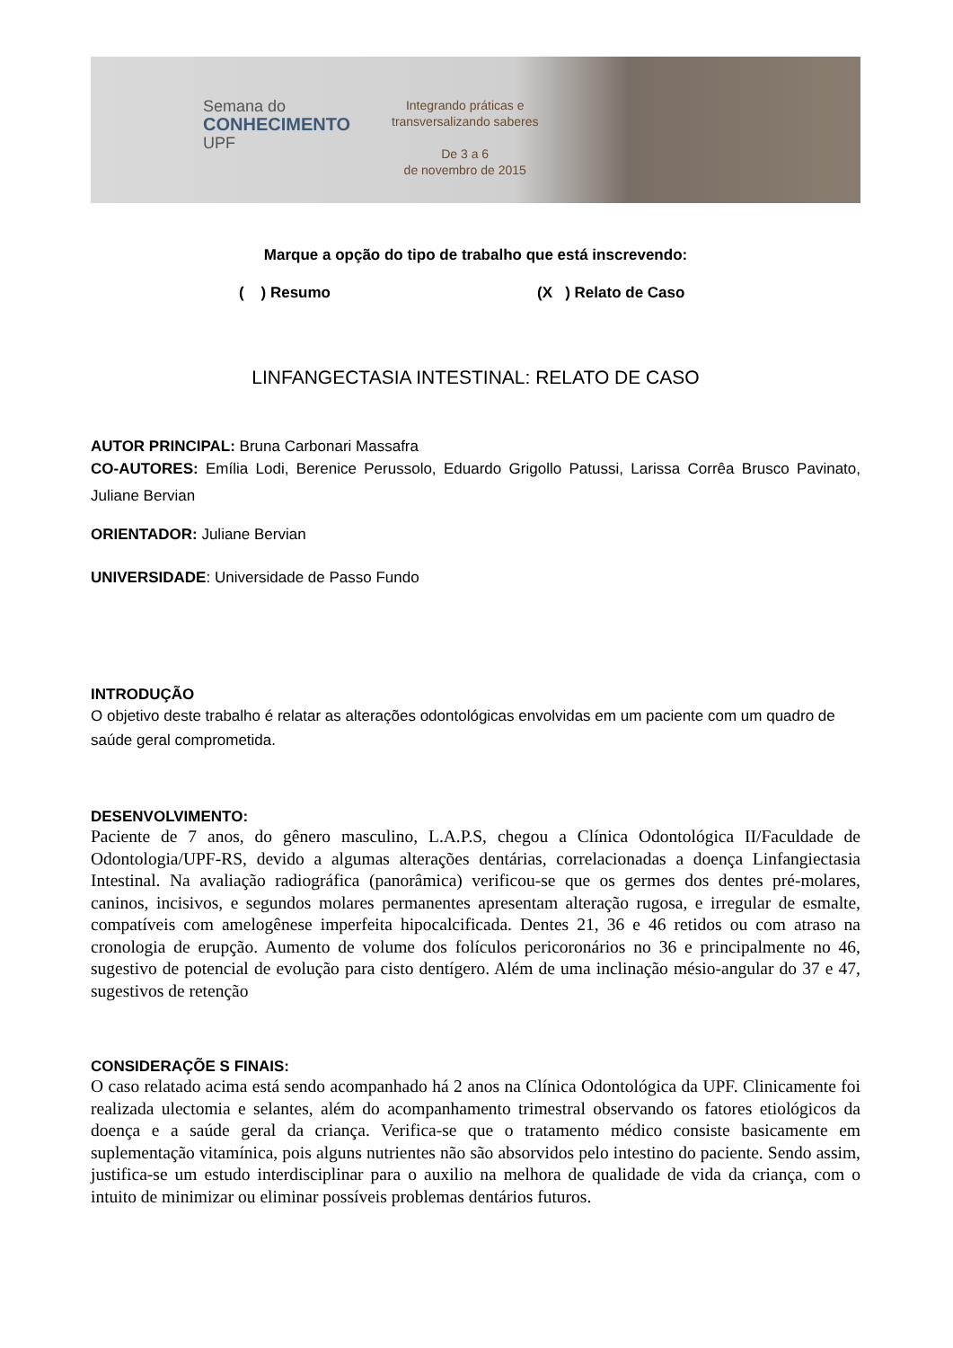Semana do
CONHECIMENTO
UPF
Integrando práticas e
transversalizando saberes
De 3 a 6
de novembro de 2015
Marque a opção do tipo de trabalho que está inscrevendo:
( ) Resumo (X ) Relato de Caso
LINFANGECTASIA INTESTINAL: RELATO DE CASO
AUTOR PRINCIPAL: Bruna Carbonari Massafra
CO-AUTORES: Emília Lodi, Berenice Perussolo, Eduardo Grigollo Patussi, Larissa Corrêa Brusco Pavinato, Juliane Bervian
ORIENTADOR: Juliane Bervian
UNIVERSIDADE: Universidade de Passo Fundo
INTRODUÇÃO
O objetivo deste trabalho é relatar as alterações odontológicas envolvidas em um paciente com um quadro de saúde geral comprometida.
DESENVOLVIMENTO:
Paciente de 7 anos, do gênero masculino, L.A.P.S, chegou a Clínica Odontológica II/Faculdade de Odontologia/UPF-RS, devido a algumas alterações dentárias, correlacionadas a doença Linfangiectasia Intestinal. Na avaliação radiográfica (panorâmica) verificou-se que os germes dos dentes pré-molares, caninos, incisivos, e segundos molares permanentes apresentam alteração rugosa, e irregular de esmalte, compatíveis com amelogênese imperfeita hipocalcificada. Dentes 21, 36 e 46 retidos ou com atraso na cronologia de erupção. Aumento de volume dos folículos pericoronários no 36 e principalmente no 46, sugestivo de potencial de evolução para cisto dentígero. Além de uma inclinação mésio-angular do 37 e 47, sugestivos de retenção
CONSIDERAÇÕE S FINAIS:
O caso relatado acima está sendo acompanhado há 2 anos na Clínica Odontológica da UPF. Clinicamente foi realizada ulectomia e selantes, além do acompanhamento trimestral observando os fatores etiológicos da doença e a saúde geral da criança. Verifica-se que o tratamento médico consiste basicamente em suplementação vitamínica, pois alguns nutrientes não são absorvidos pelo intestino do paciente. Sendo assim, justifica-se um estudo interdisciplinar para o auxilio na melhora de qualidade de vida da criança, com o intuito de minimizar ou eliminar possíveis problemas dentários futuros.